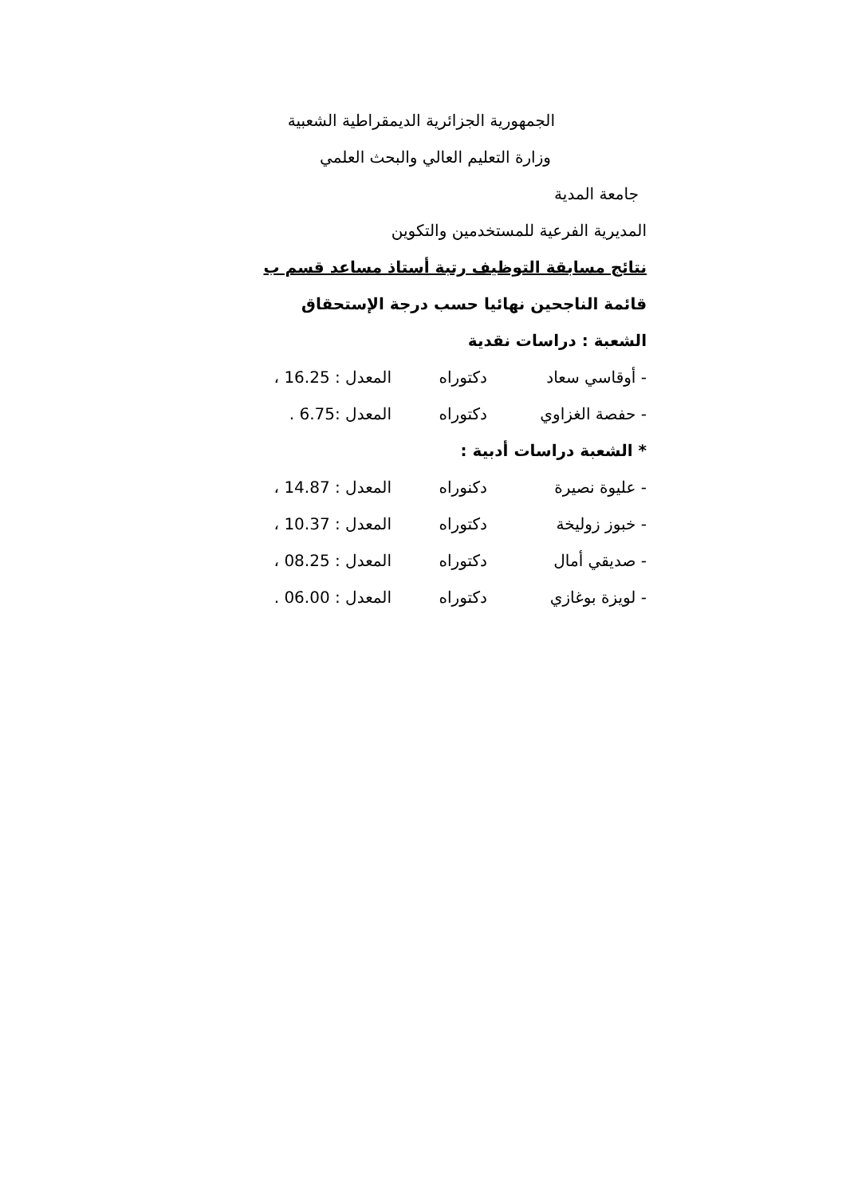الجمهورية الجزائرية الديمقراطية الشعبية
وزارة التعليم العالي والبحث العلمي
جامعة المدية
المديرية الفرعية للمستخدمين والتكوين
نتائج مسابقة التوظيف رتبة أستاذ مساعد قسم ب
قائمة الناجحين نهائيا حسب درجة الإستحقاق
الشعبة : دراسات نقدية
- أوقاسي سعاد دكتوراه المعدل : 16.25 ،
- حفصة الغزاوي دكتوراه المعدل :6.75 .
* الشعبة دراسات أدبية :
- عليوة نصيرة دكنوراه المعدل : 14.87 ،
- خبوز زوليخة دكتوراه المعدل : 10.37 ،
- صديقي أمال دكتوراه المعدل : 08.25 ،
- لويزة بوغازي دكتوراه المعدل : 06.00 .